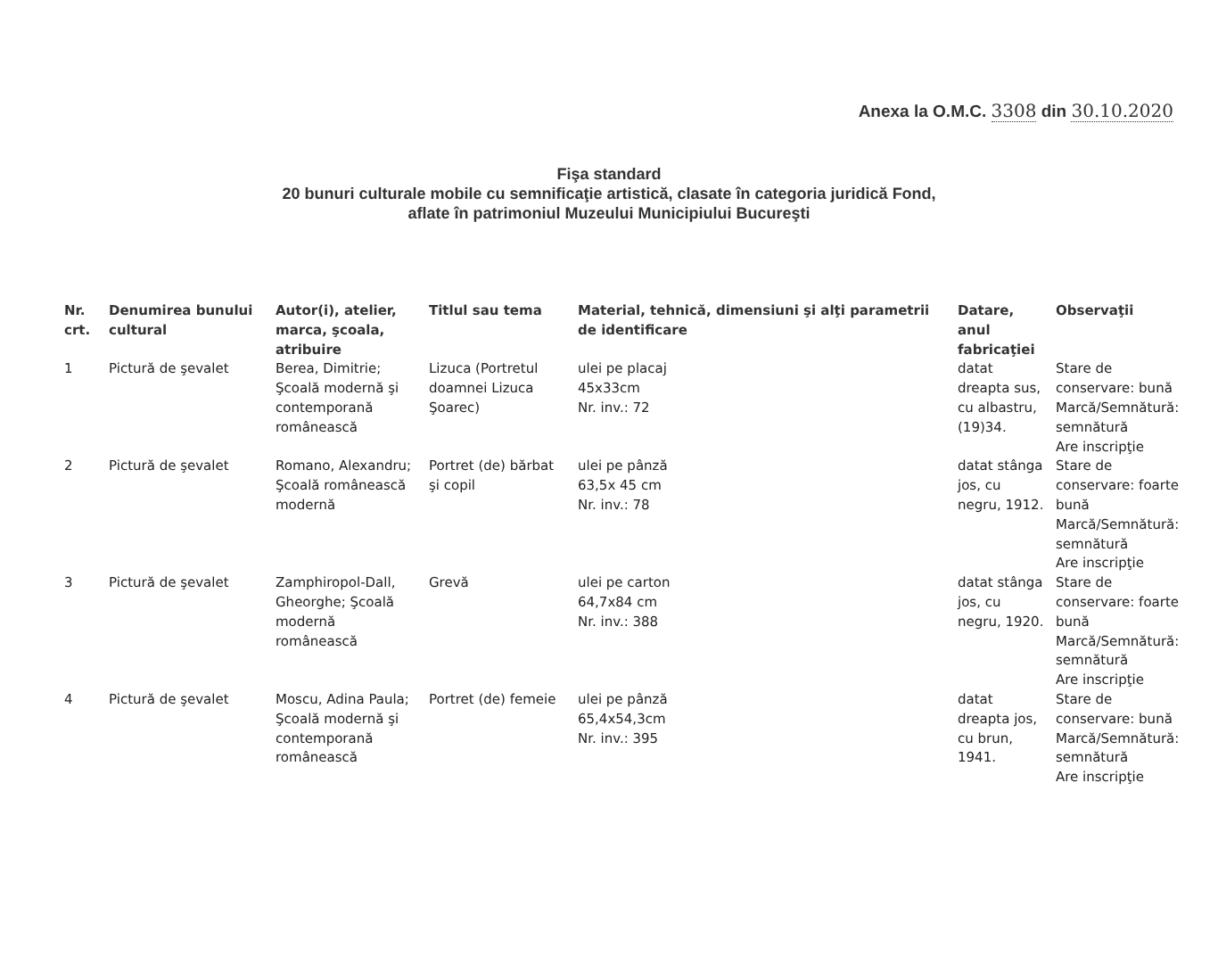Anexa la O.M.C. 3308 din 30.10.2020
Fişa standard
20 bunuri culturale mobile cu semnificaţie artistică, clasate în categoria juridică Fond,
aflate în patrimoniul Muzeului Municipiului Bucureşti
| Nr. crt. | Denumirea bunului cultural | Autor(i), atelier, marca, şcoala, atribuire | Titlul sau tema | Material, tehnică, dimensiuni şi alţi parametrii de identificare | Datare, anul fabricaţiei | Observaţii |
| --- | --- | --- | --- | --- | --- | --- |
| 1 | Pictură de şevalet | Berea, Dimitrie; Şcoală modernă şi contemporană românească | Lizuca (Portretul doamnei Lizuca Şoarec) | ulei pe placaj 45x33cm Nr. inv.: 72 | datat dreapta sus, cu albastru, (19)34. | Stare de conservare: bună Marcă/Semnătură: semnătură Are inscripţie |
| 2 | Pictură de şevalet | Romano, Alexandru; Şcoală românească modernă | Portret (de) bărbat şi copil | ulei pe pânză 63,5x 45 cm Nr. inv.: 78 | datat stânga jos, cu negru, 1912. | Stare de conservare: foarte bună Marcă/Semnătură: semnătură Are inscripţie |
| 3 | Pictură de şevalet | Zamphiropol-Dall, Gheorghe; Şcoală modernă românească | Grevă | ulei pe carton 64,7x84 cm Nr. inv.: 388 | datat stânga jos, cu negru, 1920. | Stare de conservare: foarte bună Marcă/Semnătură: semnătură Are inscripţie |
| 4 | Pictură de şevalet | Moscu, Adina Paula; Şcoală modernă şi contemporană românească | Portret (de) femeie | ulei pe pânză 65,4x54,3cm Nr. inv.: 395 | datat dreapta jos, cu brun, 1941. | Stare de conservare: bună Marcă/Semnătură: semnătură Are inscripţie |